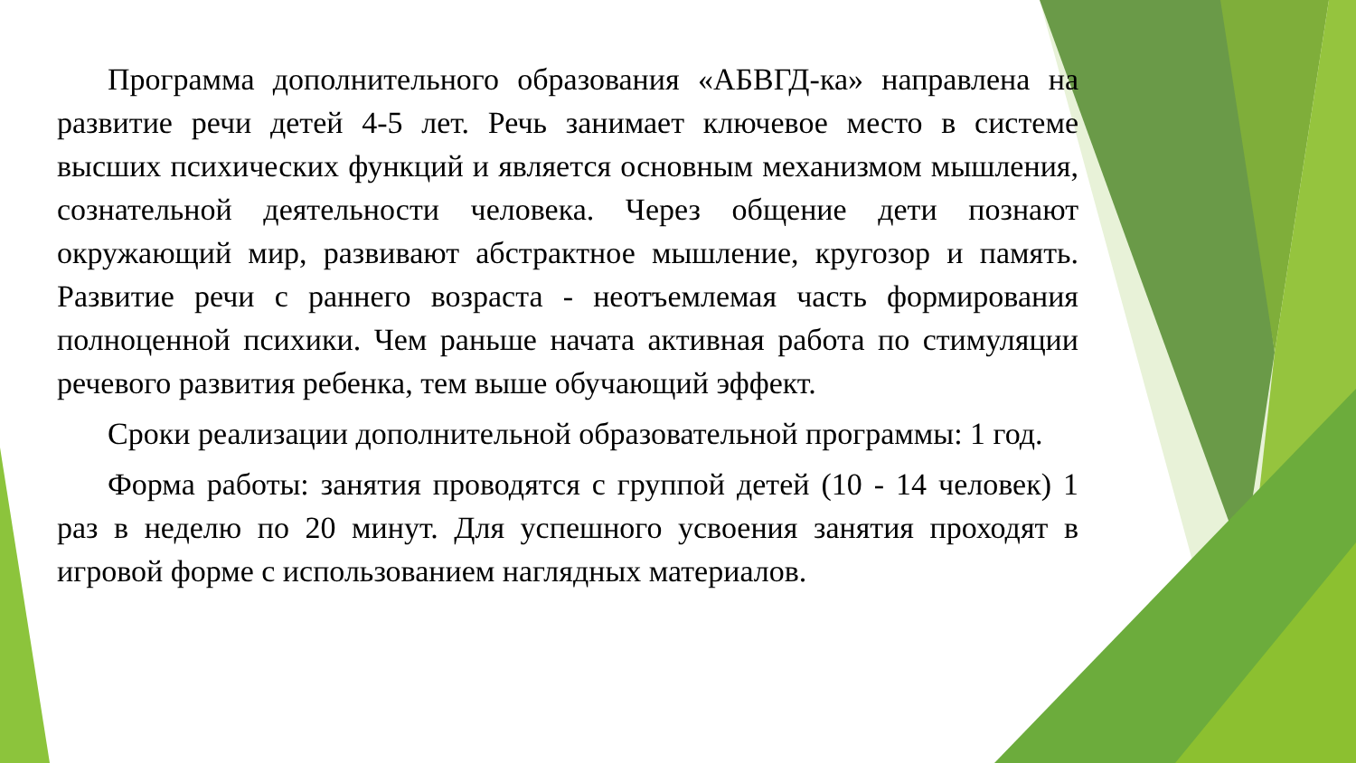Программа дополнительного образования «АБВГД-ка» направлена на развитие речи детей 4-5 лет. Речь занимает ключевое место в системе высших психических функций и является основным механизмом мышления, сознательной деятельности человека. Через общение дети познают окружающий мир, развивают абстрактное мышление, кругозор и память. Развитие речи с раннего возраста - неотъемлемая часть формирования полноценной психики. Чем раньше начата активная работа по стимуляции речевого развития ребенка, тем выше обучающий эффект.
Сроки реализации дополнительной образовательной программы: 1 год.
Форма работы: занятия проводятся с группой детей (10 - 14 человек) 1 раз в неделю по 20 минут. Для успешного усвоения занятия проходят в игровой форме с использованием наглядных материалов.